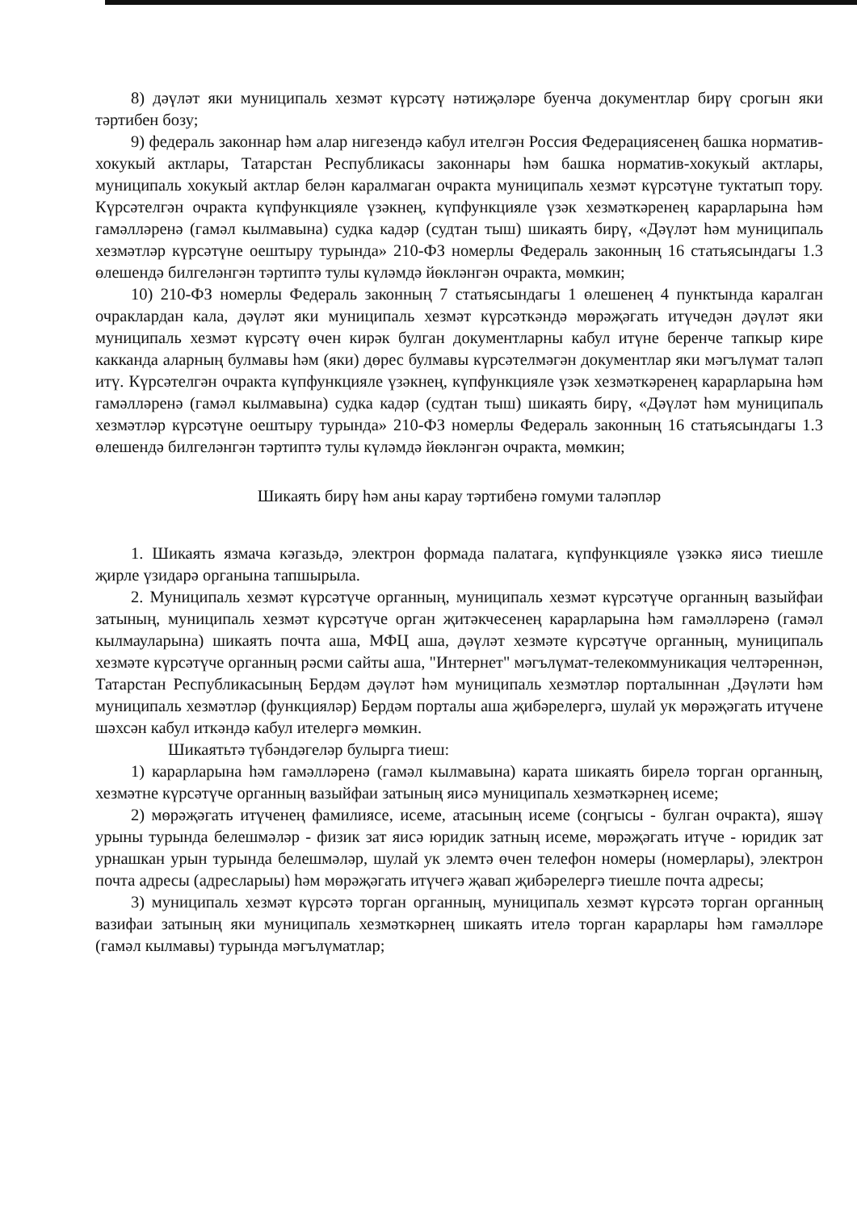8) дәүләт яки муниципаль хезмәт күрсәтү нәтиҗәләре буенча документлар бирү срогын яки тәртибен бозу;
9) федераль законнар һәм алар нигезендә кабул ителгән Россия Федерациясенең башка норматив-хокукый актлары, Татарстан Республикасы законнары һәм башка норматив-хокукый актлары, муниципаль хокукый актлар белән каралмаган очракта муниципаль хезмәт күрсәтүне туктатып тору. Күрсәтелгән очракта күпфункцияле үзәкнең, күпфункцияле үзәк хезмәткәренең карарларына һәм гамәлләренә (гамәл кылмавына) судка кадәр (судтан тыш) шикаять бирү, «Дәүләт һәм муниципаль хезмәтләр күрсәтүне оештыру турында» 210-ФЗ номерлы Федераль законның 16 статьясындагы 1.3 өлешендә билгеләнгән тәртиптә тулы күләмдә йөкләнгән очракта, мөмкин;
10) 210-ФЗ номерлы Федераль законның 7 статьясындагы 1 өлешенең 4 пунктында каралган очраклардан кала, дәүләт яки муниципаль хезмәт күрсәткәндә мөрәҗәгать итүчедән дәүләт яки муниципаль хезмәт күрсәтү өчен кирәк булган документларны кабул итүне беренче тапкыр кире какканда аларның булмавы һәм (яки) дөрес булмавы күрсәтелмәгән документлар яки мәгълүмат таләп итү. Күрсәтелгән очракта күпфункцияле үзәкнең, күпфункцияле үзәк хезмәткәренең карарларына һәм гамәлләренә (гамәл кылмавына) судка кадәр (судтан тыш) шикаять бирү, «Дәүләт һәм муниципаль хезмәтләр күрсәтүне оештыру турында» 210-ФЗ номерлы Федераль законның 16 статьясындагы 1.3 өлешендә билгеләнгән тәртиптә тулы күләмдә йөкләнгән очракта, мөмкин;
Шикаять бирү һәм аны карау тәртибенә гомуми таләпләр
1. Шикаять язмача кәгазьдә, электрон формада палатага, күпфункцияле үзәккә яисә тиешле җирле үзидарә органына тапшырыла.
2. Муниципаль хезмәт күрсәтүче органның, муниципаль хезмәт күрсәтүче органның вазыйфаи затының, муниципаль хезмәт күрсәтүче орган җитәкчесенең карарларына һәм гамәлләренә (гамәл кылмауларына) шикаять почта аша, МФЦ аша, дәүләт хезмәте күрсәтүче органның, муниципаль хезмәте күрсәтүче органның рәсми сайты аша, "Интернет" мәгълүмат-телекоммуникация челтәреннән, Татарстан Республикасының Бердәм дәүләт һәм муниципаль хезмәтләр порталыннан ,Дәүләти һәм муниципаль хезмәтләр (функцияләр) Бердәм порталы аша җибәрелергә, шулай ук мөрәҗәгать итүчене шәхсән кабул иткәндә кабул ителергә мөмкин.
Шикаятьтә түбәндәгеләр булырга тиеш:
1) карарларына һәм гамәлләренә (гамәл кылмавына) карата шикаять бирелә торган органның, хезмәтне күрсәтүче органның вазыйфаи затының яисә муниципаль хезмәткәрнең исеме;
2) мөрәҗәгать итүченең фамилиясе, исеме, атасының исеме (соңгысы - булган очракта), яшәү урыны турында белешмәләр - физик зат яисә юридик затның исеме, мөрәҗәгать итүче - юридик зат урнашкан урын турында белешмәләр, шулай ук элемтә өчен телефон номеры (номерлары), электрон почта адресы (адресларыы) һәм мөрәҗәгать итүчегә җавап җибәрелергә тиешле почта адресы;
3) муниципаль хезмәт күрсәтә торган органның, муниципаль хезмәт күрсәтә торган органның вазифаи затының яки муниципаль хезмәткәрнең шикаять ителә торган карарлары һәм гамәлләре (гамәл кылмавы) турында мәгълүматлар;